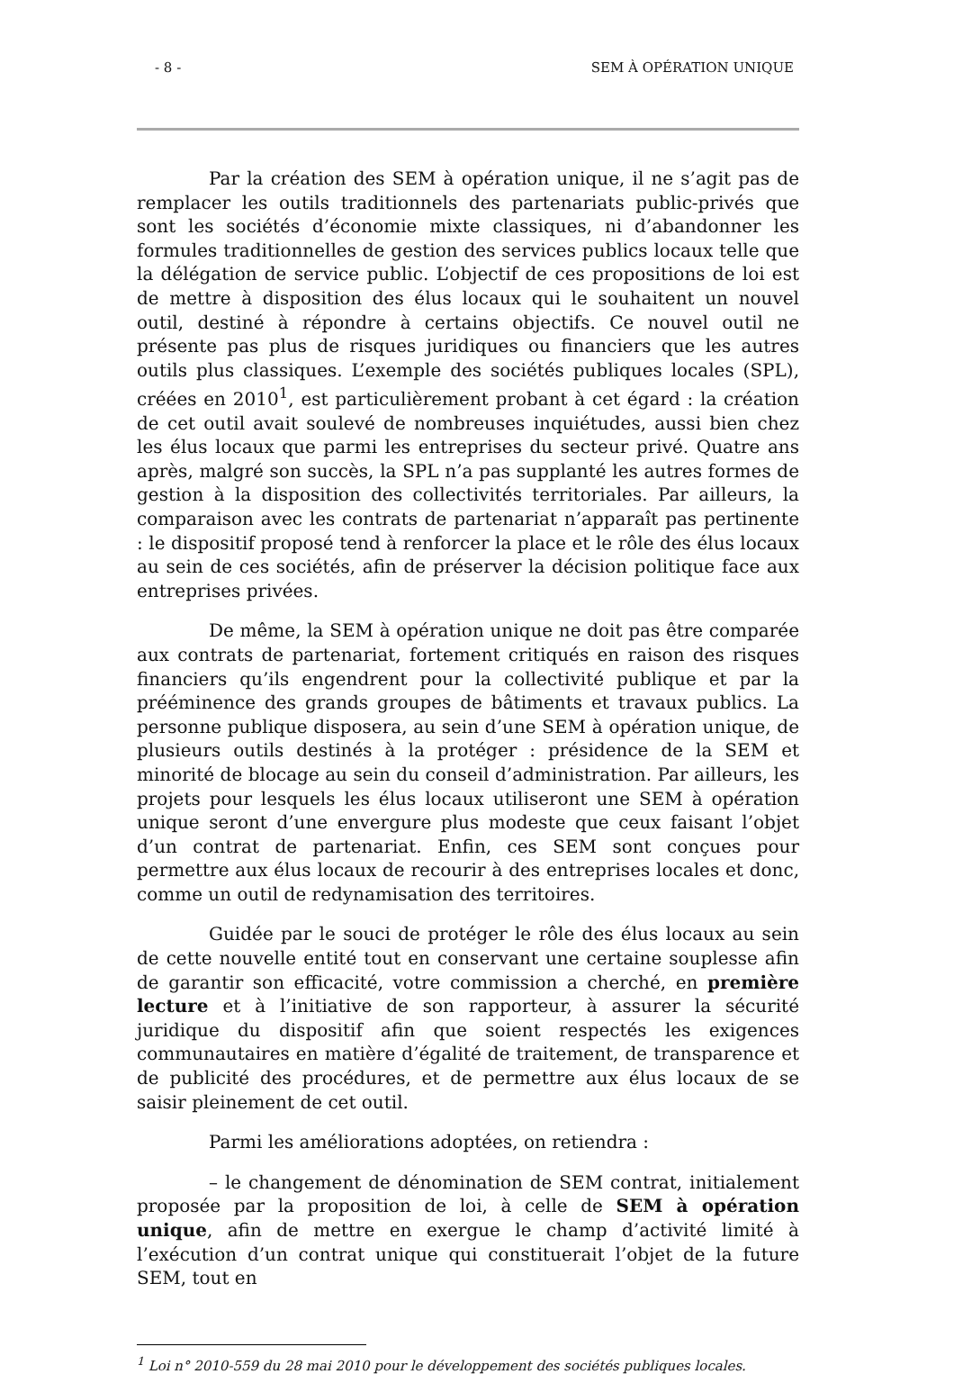- 8 - SEM À OPÉRATION UNIQUE
Par la création des SEM à opération unique, il ne s’agit pas de remplacer les outils traditionnels des partenariats public-privés que sont les sociétés d’économie mixte classiques, ni d’abandonner les formules traditionnelles de gestion des services publics locaux telle que la délégation de service public. L’objectif de ces propositions de loi est de mettre à disposition des élus locaux qui le souhaitent un nouvel outil, destiné à répondre à certains objectifs. Ce nouvel outil ne présente pas plus de risques juridiques ou financiers que les autres outils plus classiques. L’exemple des sociétés publiques locales (SPL), créées en 2010<sup>1</sup>, est particulièrement probant à cet égard : la création de cet outil avait soulevé de nombreuses inquiétudes, aussi bien chez les élus locaux que parmi les entreprises du secteur privé. Quatre ans après, malgré son succès, la SPL n’a pas supplanté les autres formes de gestion à la disposition des collectivités territoriales. Par ailleurs, la comparaison avec les contrats de partenariat n’apparaît pas pertinente : le dispositif proposé tend à renforcer la place et le rôle des élus locaux au sein de ces sociétés, afin de préserver la décision politique face aux entreprises privées.
De même, la SEM à opération unique ne doit pas être comparée aux contrats de partenariat, fortement critiqués en raison des risques financiers qu’ils engendrent pour la collectivité publique et par la prééminence des grands groupes de bâtiments et travaux publics. La personne publique disposera, au sein d’une SEM à opération unique, de plusieurs outils destinés à la protéger : présidence de la SEM et minorité de blocage au sein du conseil d’administration. Par ailleurs, les projets pour lesquels les élus locaux utiliseront une SEM à opération unique seront d’une envergure plus modeste que ceux faisant l’objet d’un contrat de partenariat. Enfin, ces SEM sont conçues pour permettre aux élus locaux de recourir à des entreprises locales et donc, comme un outil de redynamisation des territoires.
Guidée par le souci de protéger le rôle des élus locaux au sein de cette nouvelle entité tout en conservant une certaine souplesse afin de garantir son efficacité, votre commission a cherché, en première lecture et à l’initiative de son rapporteur, à assurer la sécurité juridique du dispositif afin que soient respectés les exigences communautaires en matière d’égalité de traitement, de transparence et de publicité des procédures, et de permettre aux élus locaux de se saisir pleinement de cet outil.
Parmi les améliorations adoptées, on retiendra :
– le changement de dénomination de SEM contrat, initialement proposée par la proposition de loi, à celle de SEM à opération unique, afin de mettre en exergue le champ d’activité limité à l’exécution d’un contrat unique qui constituerait l’objet de la future SEM, tout en
<sup>1</sup> Loi n° 2010-559 du 28 mai 2010 pour le développement des sociétés publiques locales.